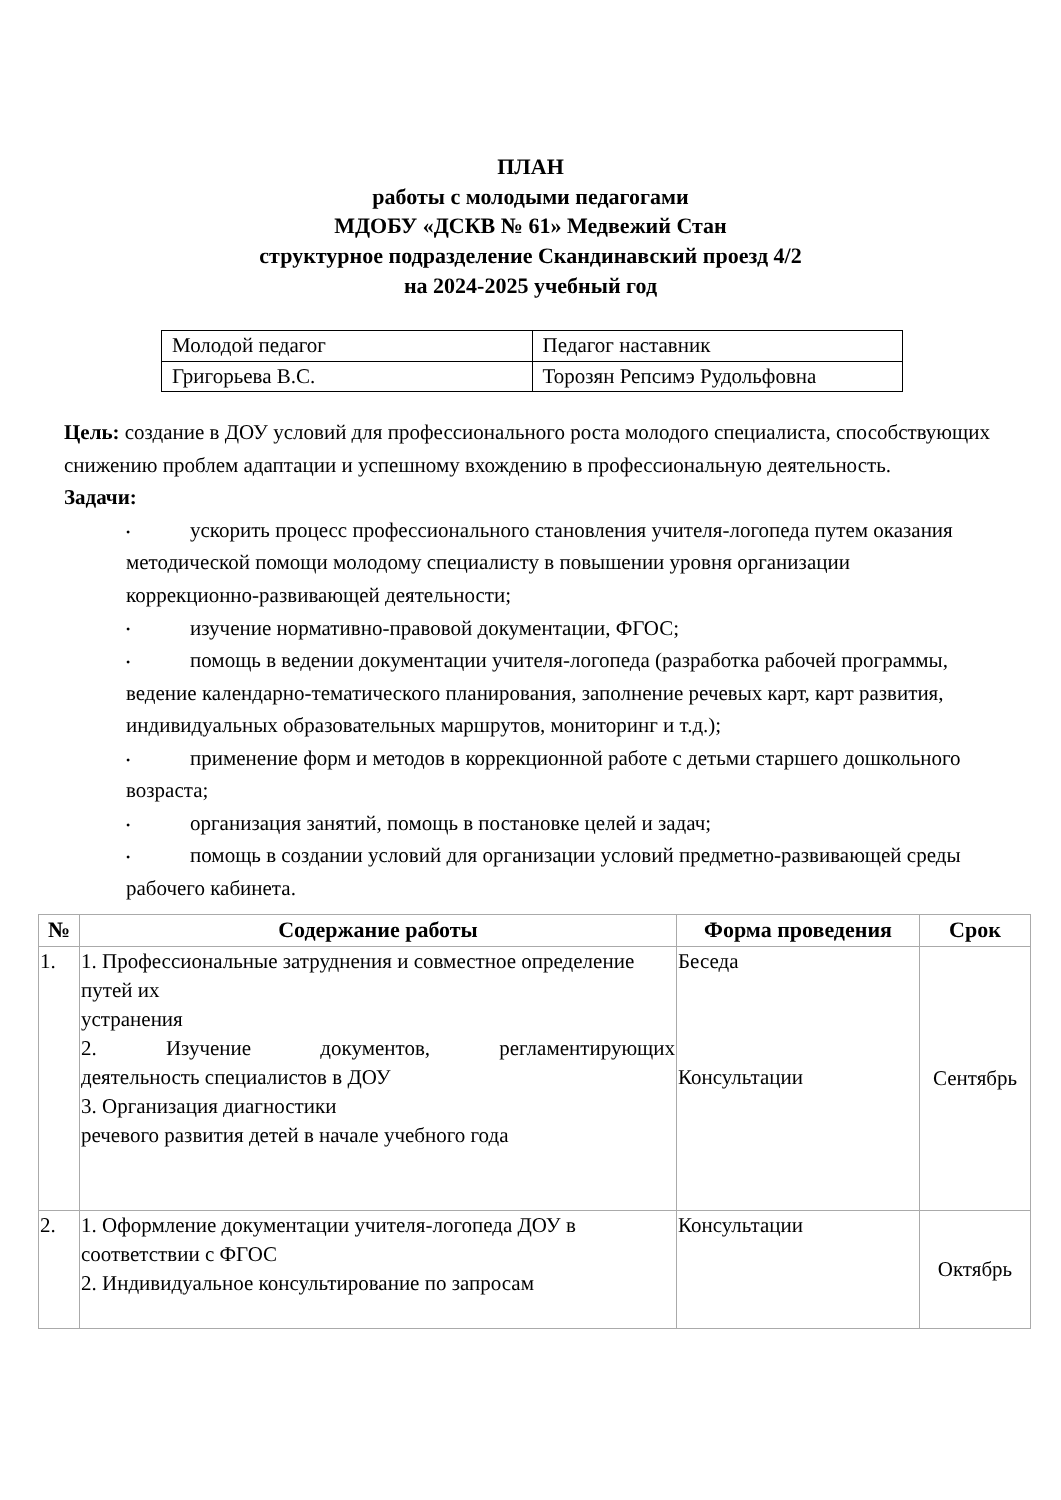ПЛАН
работы с молодыми педагогами
МДОБУ «ДСКВ № 61» Медвежий Стан
структурное подразделение Скандинавский проезд 4/2
на 2024-2025 учебный год
| Молодой педагог | Педагог наставник |
| Григорьева В.С. | Торозян Репсимэ Рудольфовна |
Цель: создание в ДОУ условий для профессионального роста молодого специалиста, способствующих снижению проблем адаптации и успешному вхождению в профессиональную деятельность.
Задачи:
• ускорить процесс профессионального становления учителя-логопеда путем оказания методической помощи молодому специалисту в повышении уровня организации коррекционно-развивающей деятельности;
• изучение нормативно-правовой документации, ФГОС;
• помощь в ведении документации учителя-логопеда (разработка рабочей программы, ведение календарно-тематического планирования, заполнение речевых карт, карт развития, индивидуальных образовательных маршрутов, мониторинг и т.д.);
• применение форм и методов в коррекционной работе с детьми старшего дошкольного возраста;
• организация занятий, помощь в постановке целей и задач;
• помощь в создании условий для организации условий предметно-развивающей среды рабочего кабинета.
| № | Содержание работы | Форма проведения | Срок |
| --- | --- | --- | --- |
| 1. | 1. Профессиональные затруднения и совместное определение путей их устранения 2. Изучение документов, регламентирующих деятельность специалистов в ДОУ 3. Организация диагностики речевого развития детей в начале учебного года | Беседа Консультации | Сентябрь |
| 2. | 1. Оформление документации учителя-логопеда ДОУ в соответствии с ФГОС 2. Индивидуальное консультирование по запросам | Консультации | Октябрь |